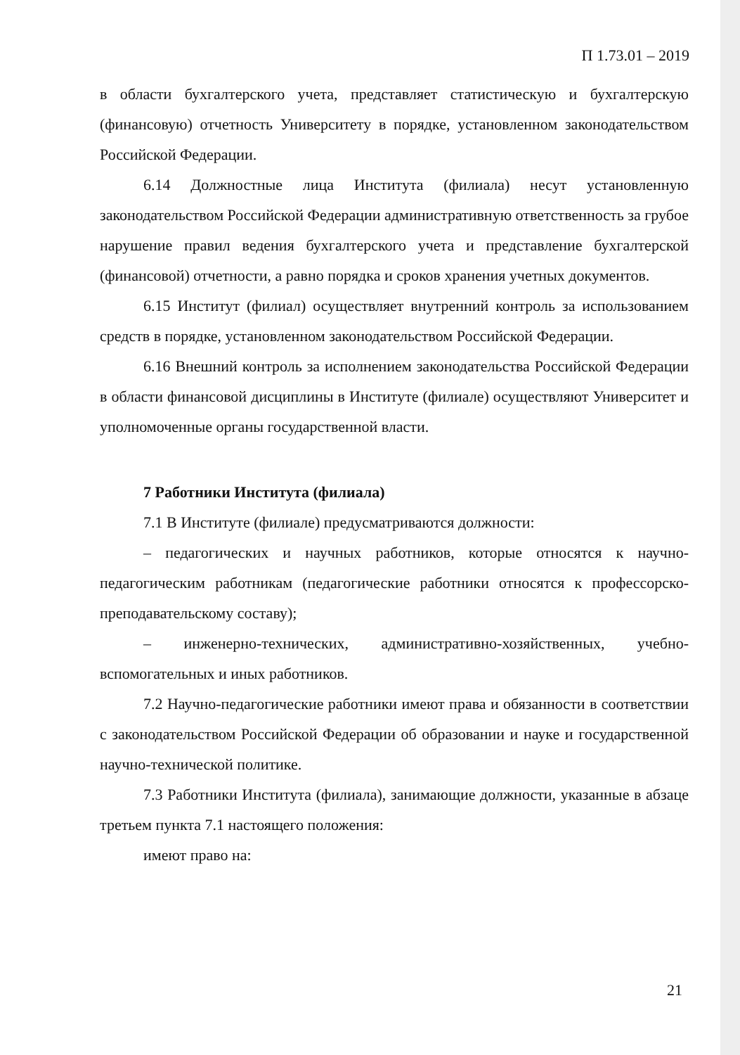П 1.73.01 – 2019
в области бухгалтерского учета, представляет статистическую и бухгалтерскую (финансовую) отчетность Университету в порядке, установленном законодательством Российской Федерации.
6.14 Должностные лица Института (филиала) несут установленную законодательством Российской Федерации административную ответственность за грубое нарушение правил ведения бухгалтерского учета и представление бухгалтерской (финансовой) отчетности, а равно порядка и сроков хранения учетных документов.
6.15 Институт (филиал) осуществляет внутренний контроль за использованием средств в порядке, установленном законодательством Российской Федерации.
6.16 Внешний контроль за исполнением законодательства Российской Федерации в области финансовой дисциплины в Институте (филиале) осуществляют Университет и уполномоченные органы государственной власти.
7 Работники Института (филиала)
7.1 В Институте (филиале) предусматриваются должности:
– педагогических и научных работников, которые относятся к научно-педагогическим работникам (педагогические работники относятся к профессорско-преподавательскому составу);
– инженерно-технических, административно-хозяйственных, учебно-вспомогательных и иных работников.
7.2 Научно-педагогические работники имеют права и обязанности в соответствии с законодательством Российской Федерации об образовании и науке и государственной научно-технической политике.
7.3 Работники Института (филиала), занимающие должности, указанные в абзаце третьем пункта 7.1 настоящего положения:
имеют право на:
21